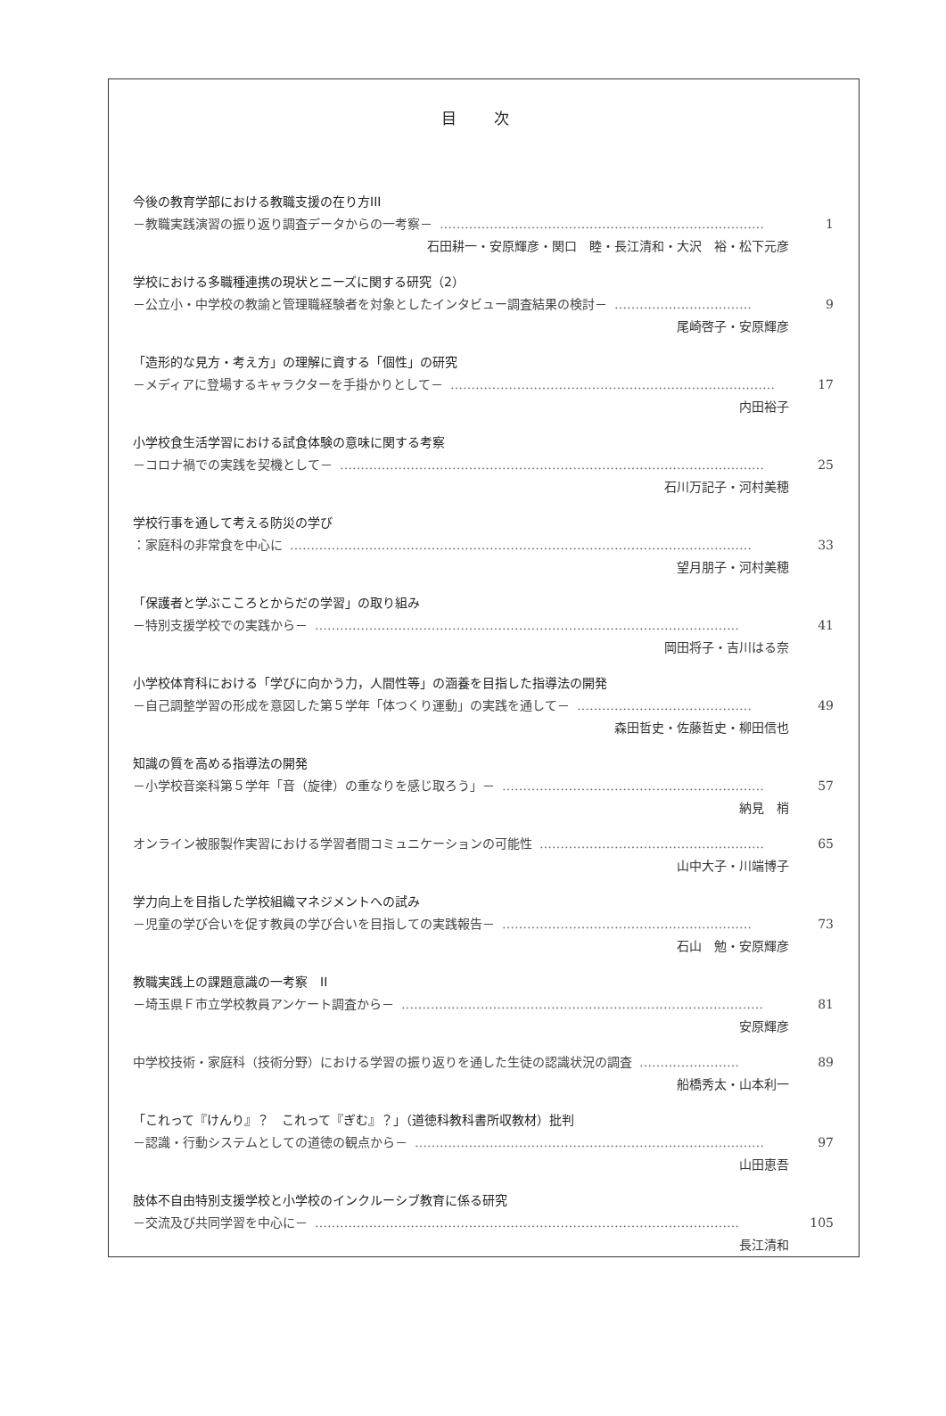目 次
今後の教育学部における教職支援の在り方III
－教職実践演習の振り返り調査データからの一考察－ …………………………………………………………………… 1
石田耕一・安原輝彦・関口　睦・長江清和・大沢　裕・松下元彦
学校における多職種連携の現状とニーズに関する研究（2）
－公立小・中学校の教諭と管理職経験者を対象としたインタビュー調査結果の検討－ …………………………… 9
尾崎啓子・安原輝彦
「造形的な見方・考え方」の理解に資する「個性」の研究
－メディアに登場するキャラクターを手掛かりとして－ …………………………………………………………………… 17
内田裕子
小学校食生活学習における試食体験の意味に関する考察
－コロナ禍での実践を契機として－ ………………………………………………………………………………………… 25
石川万記子・河村美穂
学校行事を通して考える防災の学び
：家庭科の非常食を中心に ………………………………………………………………………………………………… 33
望月朋子・河村美穂
「保護者と学ぶこころとからだの学習」の取り組み
－特別支援学校での実践から－ ………………………………………………………………………………………… 41
岡田将子・吉川はる奈
小学校体育科における「学びに向かう力，人間性等」の涵養を目指した指導法の開発
－自己調整学習の形成を意図した第５学年「体つくり運動」の実践を通して－ …………………………………… 49
森田哲史・佐藤哲史・柳田信也
知識の質を高める指導法の開発
－小学校音楽科第５学年「音（旋律）の重なりを感じ取ろう」－ ……………………………………………………… 57
納見　梢
オンライン被服製作実習における学習者間コミュニケーションの可能性 ……………………………………………… 65
山中大子・川端博子
学力向上を目指した学校組織マネジメントへの試み
－児童の学び合いを促す教員の学び合いを目指しての実践報告－ …………………………………………………… 73
石山　勉・安原輝彦
教職実践上の課題意識の一考察　II
－埼玉県Ｆ市立学校教員アンケート調査から－ …………………………………………………………………………… 81
安原輝彦
中学校技術・家庭科（技術分野）における学習の振り返りを通した生徒の認識状況の調査 …………………… 89
船橋秀太・山本利一
「これって『けんり』？　これって『ぎむ』？」（道徳科教科書所収教材）批判
－認識・行動システムとしての道徳の観点から－ ………………………………………………………………………… 97
山田恵吾
肢体不自由特別支援学校と小学校のインクルーシブ教育に係る研究
－交流及び共同学習を中心に－ ………………………………………………………………………………………… 105
長江清和